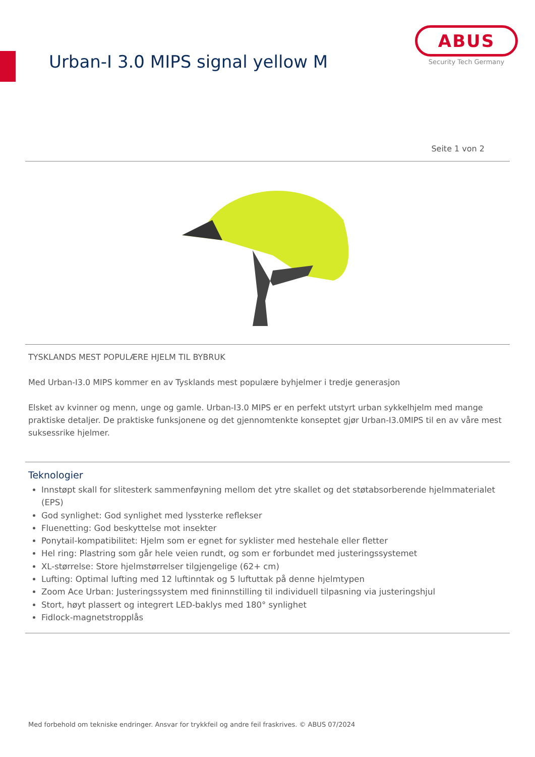Urban-I 3.0 MIPS signal yellow M
ABUS
Security Tech Germany
Seite 1 von 2
TYSKLANDS MEST POPULÆRE HJELM TIL BYBRUK
Med Urban-I3.0 MIPS kommer en av Tysklands mest populære byhjelmer i tredje generasjon
Elsket av kvinner og menn, unge og gamle. Urban-I3.0 MIPS er en perfekt utstyrt urban sykkelhjelm med mange praktiske detaljer. De praktiske funksjonene og det gjennomtenkte konseptet gjør Urban-I3.0MIPS til en av våre mest suksessrike hjelmer.
Teknologier
Innstøpt skall for slitesterk sammenføyning mellom det ytre skallet og det støtabsorberende hjelmmaterialet (EPS)
God synlighet: God synlighet med lyssterke reflekser
Fluenetting: God beskyttelse mot insekter
Ponytail-kompatibilitet: Hjelm som er egnet for syklister med hestehale eller fletter
Hel ring: Plastring som går hele veien rundt, og som er forbundet med justeringssystemet
XL-størrelse: Store hjelmstørrelser tilgjengelige (62+ cm)
Lufting: Optimal lufting med 12 luftinntak og 5 luftuttak på denne hjelmtypen
Zoom Ace Urban: Justeringssystem med fininnstilling til individuell tilpasning via justeringshjul
Stort, høyt plassert og integrert LED-baklys med 180° synlighet
Fidlock-magnetstropplås
Med forbehold om tekniske endringer. Ansvar for trykkfeil og andre feil fraskrives. © ABUS 07/2024